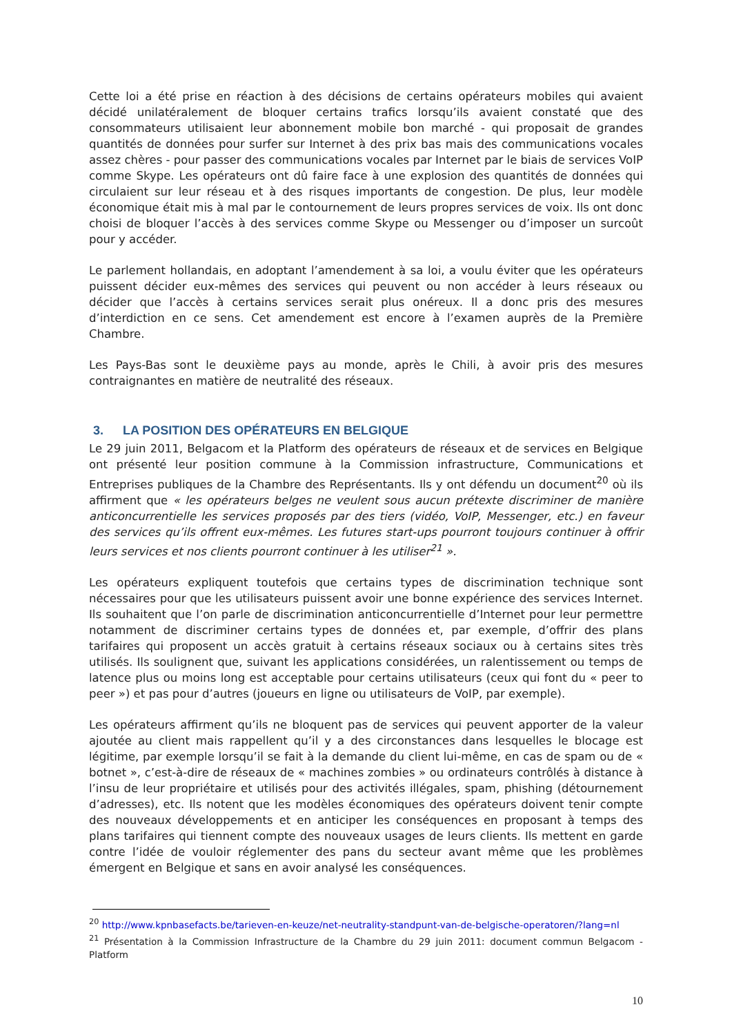Cette loi a été prise en réaction à des décisions de certains opérateurs mobiles qui avaient décidé unilatéralement de bloquer certains trafics lorsqu’ils avaient constaté que des consommateurs utilisaient leur abonnement mobile bon marché - qui proposait de grandes quantités de données pour surfer sur Internet à des prix bas mais des communications vocales assez chères - pour passer des communications vocales par Internet par le biais de services VoIP comme Skype. Les opérateurs ont dû faire face à une explosion des quantités de données qui circulaient sur leur réseau et à des risques importants de congestion. De plus, leur modèle économique était mis à mal par le contournement de leurs propres services de voix. Ils ont donc choisi de bloquer l’accès à des services comme Skype ou Messenger ou d’imposer un surcoût pour y accéder.
Le parlement hollandais, en adoptant l’amendement à sa loi, a voulu éviter que les opérateurs puissent décider eux-mêmes des services qui peuvent ou non accéder à leurs réseaux ou décider que l’accès à certains services serait plus onéreux. Il a donc pris des mesures d’interdiction en ce sens. Cet amendement est encore à l’examen auprès de la Première Chambre.
Les Pays-Bas sont le deuxième pays au monde, après le Chili, à avoir pris des mesures contraignantes en matière de neutralité des réseaux.
3. LA POSITION DES OPÉRATEURS EN BELGIQUE
Le 29 juin 2011, Belgacom et la Platform des opérateurs de réseaux et de services en Belgique ont présenté leur position commune à la Commission infrastructure, Communications et Entreprises publiques de la Chambre des Représentants. Ils y ont défendu un document<sup>20</sup> où ils affirment que « les opérateurs belges ne veulent sous aucun prétexte discriminer de manière anticoncurrentielle les services proposés par des tiers (vidéo, VoIP, Messenger, etc.) en faveur des services qu’ils offrent eux-mêmes. Les futures start-ups pourront toujours continuer à offrir leurs services et nos clients pourront continuer à les utiliser<sup>21</sup> ».
Les opérateurs expliquent toutefois que certains types de discrimination technique sont nécessaires pour que les utilisateurs puissent avoir une bonne expérience des services Internet. Ils souhaitent que l’on parle de discrimination anticoncurrentielle d’Internet pour leur permettre notamment de discriminer certains types de données et, par exemple, d’offrir des plans tarifaires qui proposent un accès gratuit à certains réseaux sociaux ou à certains sites très utilisés. Ils soulignent que, suivant les applications considérées, un ralentissement ou temps de latence plus ou moins long est acceptable pour certains utilisateurs (ceux qui font du « peer to peer ») et pas pour d’autres (joueurs en ligne ou utilisateurs de VoIP, par exemple).
Les opérateurs affirment qu’ils ne bloquent pas de services qui peuvent apporter de la valeur ajoutée au client mais rappellent qu’il y a des circonstances dans lesquelles le blocage est légitime, par exemple lorsqu’il se fait à la demande du client lui-même, en cas de spam ou de « botnet », c’est-à-dire de réseaux de « machines zombies » ou ordinateurs contrôlés à distance à l’insu de leur propriétaire et utilisés pour des activités illégales, spam, phishing (détournement d’adresses), etc. Ils notent que les modèles économiques des opérateurs doivent tenir compte des nouveaux développements et en anticiper les conséquences en proposant à temps des plans tarifaires qui tiennent compte des nouveaux usages de leurs clients. Ils mettent en garde contre l’idée de vouloir réglementer des pans du secteur avant même que les problèmes émergent en Belgique et sans en avoir analysé les conséquences.
<sup>20</sup> http://www.kpnbasefacts.be/tarieven-en-keuze/net-neutrality-standpunt-van-de-belgische-operatoren/?lang=nl
<sup>21</sup> Présentation à la Commission Infrastructure de la Chambre du 29 juin 2011: document commun Belgacom - Platform
10